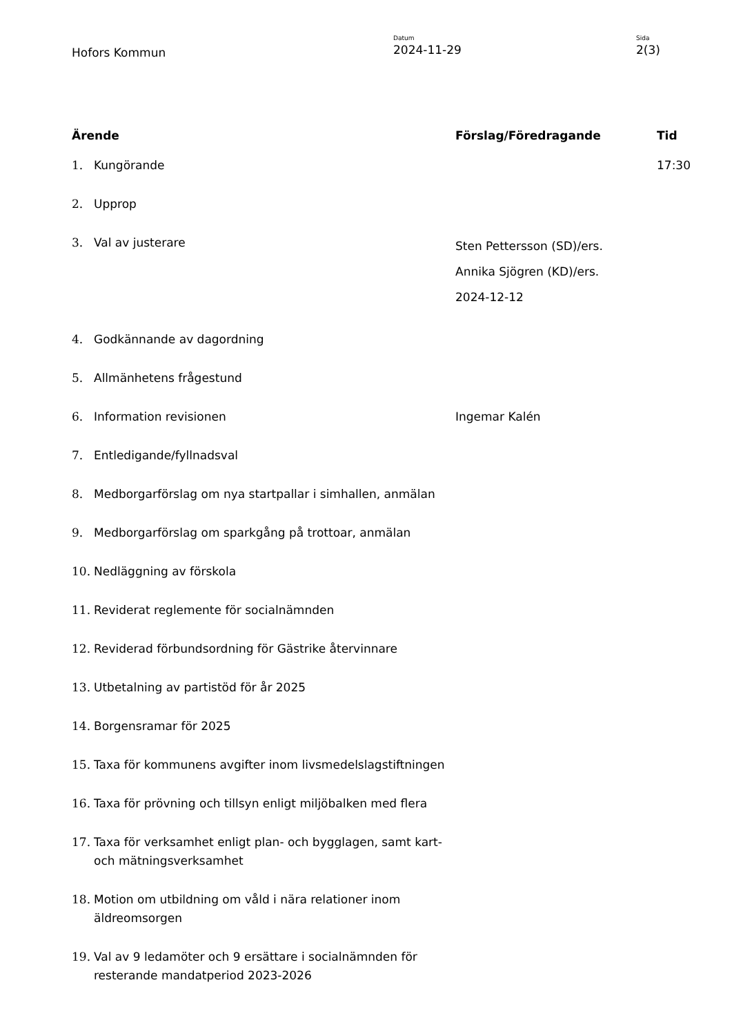Hofors Kommun
Datum
2024-11-29
Sida
2(3)
| Ärende | | Förslag/Föredragande | Tid |
| --- | --- | --- | --- |
| 1. | Kungörande | | 17:30 |
| 2. | Upprop | | |
| 3. | Val av justerare | Sten Pettersson (SD)/ers. Annika Sjögren (KD)/ers. 2024-12-12 | |
| 4. | Godkännande av dagordning | | |
| 5. | Allmänhetens frågestund | | |
| 6. | Information revisionen | Ingemar Kalén | |
| 7. | Entledigande/fyllnadsval | | |
| 8. | Medborgarförslag om nya startpallar i simhallen, anmälan | | |
| 9. | Medborgarförslag om sparkgång på trottoar, anmälan | | |
| 10. | Nedläggning av förskola | | |
| 11. | Reviderat reglemente för socialnämnden | | |
| 12. | Reviderad förbundsordning för Gästrike återvinnare | | |
| 13. | Utbetalning av partistöd för år 2025 | | |
| 14. | Borgensramar för 2025 | | |
| 15. | Taxa för kommunens avgifter inom livsmedelslagstiftningen | | |
| 16. | Taxa för prövning och tillsyn enligt miljöbalken med flera | | |
| 17. | Taxa för verksamhet enligt plan- och bygglagen, samt kart- och mätningsverksamhet | | |
| 18. | Motion om utbildning om våld i nära relationer inom äldreomsorgen | | |
| 19. | Val av 9 ledamöter och 9 ersättare i socialnämnden för resterande mandatperiod 2023-2026 | | |